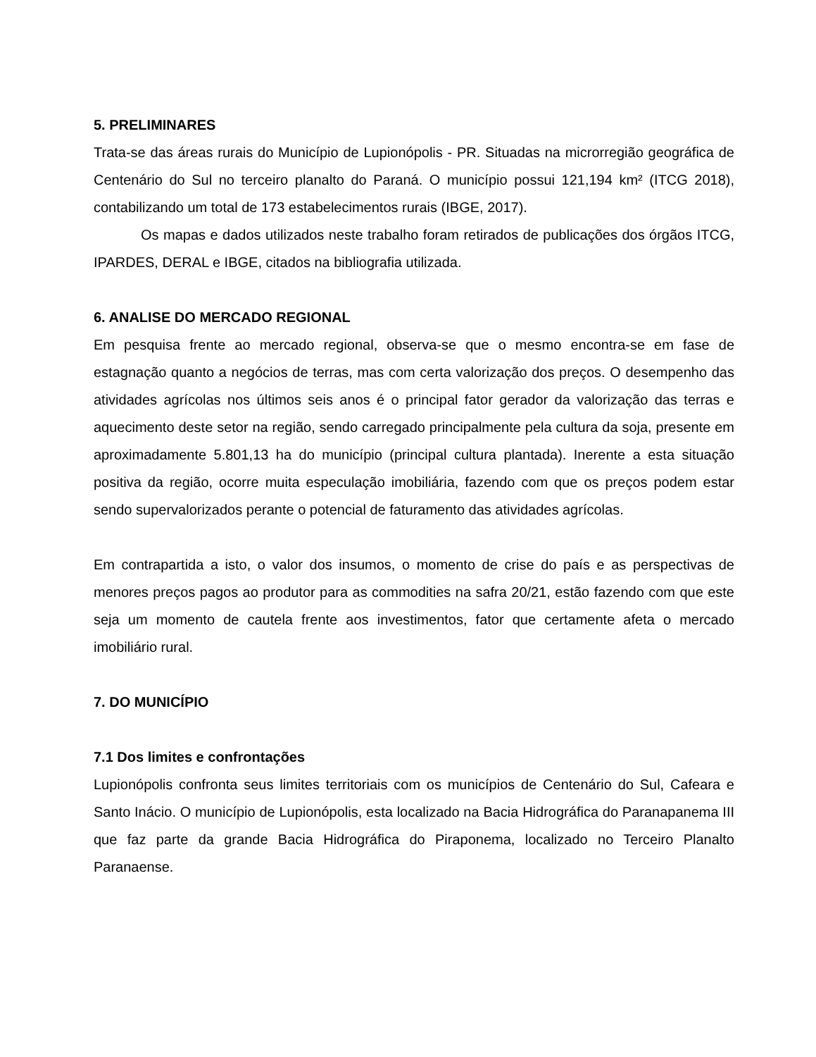5. PRELIMINARES
Trata-se das áreas rurais do Município de Lupionópolis - PR. Situadas na microrregião geográfica de Centenário do Sul no terceiro planalto do Paraná. O município possui 121,194 km² (ITCG 2018), contabilizando um total de 173 estabelecimentos rurais (IBGE, 2017).
Os mapas e dados utilizados neste trabalho foram retirados de publicações dos órgãos ITCG, IPARDES, DERAL e IBGE, citados na bibliografia utilizada.
6. ANALISE DO MERCADO REGIONAL
Em pesquisa frente ao mercado regional, observa-se que o mesmo encontra-se em fase de estagnação quanto a negócios de terras, mas com certa valorização dos preços. O desempenho das atividades agrícolas nos últimos seis anos é o principal fator gerador da valorização das terras e aquecimento deste setor na região, sendo carregado principalmente pela cultura da soja, presente em aproximadamente 5.801,13 ha do município (principal cultura plantada). Inerente a esta situação positiva da região, ocorre muita especulação imobiliária, fazendo com que os preços podem estar sendo supervalorizados perante o potencial de faturamento das atividades agrícolas.
Em contrapartida a isto, o valor dos insumos, o momento de crise do país e as perspectivas de menores preços pagos ao produtor para as commodities na safra 20/21, estão fazendo com que este seja um momento de cautela frente aos investimentos, fator que certamente afeta o mercado imobiliário rural.
7. DO MUNICÍPIO
7.1 Dos limites e confrontações
Lupionópolis confronta seus limites territoriais com os municípios de Centenário do Sul, Cafeara e Santo Inácio. O município de Lupionópolis, esta localizado na Bacia Hidrográfica do Paranapanema III que faz parte da grande Bacia Hidrográfica do Piraponema, localizado no Terceiro Planalto Paranaense.